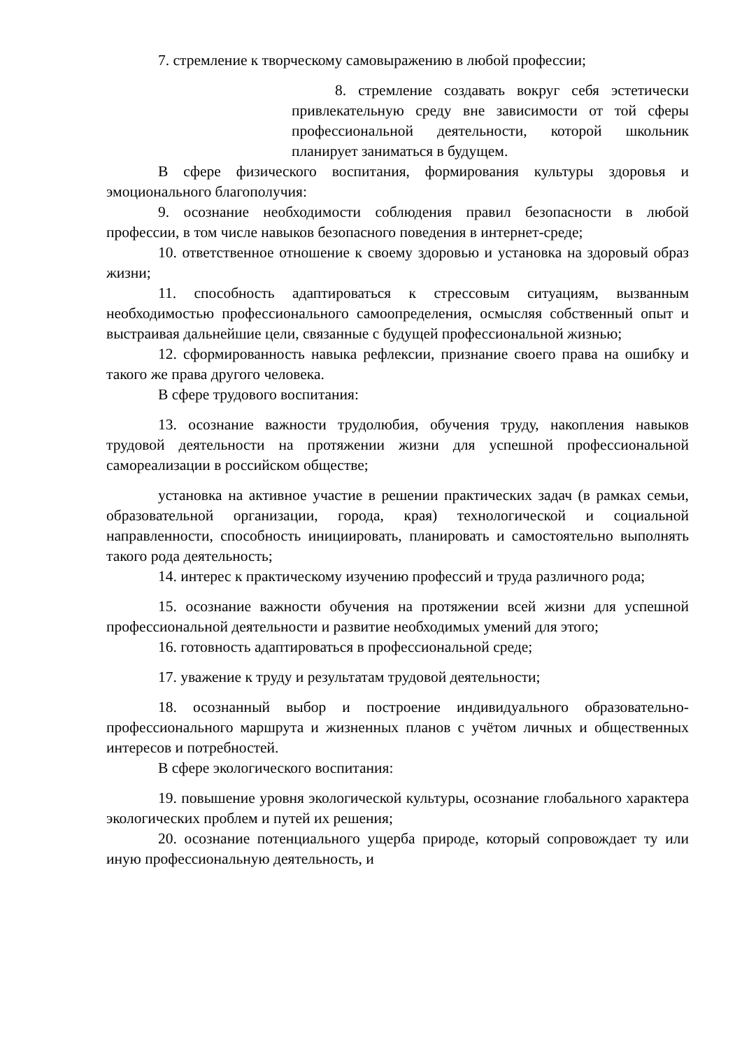7. стремление к творческому самовыражению в любой профессии;
8. стремление создавать вокруг себя эстетически привлекательную среду вне зависимости от той сферы профессиональной деятельности, которой школьник планирует заниматься в будущем.
В сфере физического воспитания, формирования культуры здоровья и эмоционального благополучия:
9. осознание необходимости соблюдения правил безопасности в любой профессии, в том числе навыков безопасного поведения в интернет-среде;
10. ответственное отношение к своему здоровью и установка на здоровый образ жизни;
11. способность адаптироваться к стрессовым ситуациям, вызванным необходимостью профессионального самоопределения, осмысляя собственный опыт и выстраивая дальнейшие цели, связанные с будущей профессиональной жизнью;
12. сформированность навыка рефлексии, признание своего права на ошибку и такого же права другого человека.
В сфере трудового воспитания:
13. осознание важности трудолюбия, обучения труду, накопления навыков трудовой деятельности на протяжении жизни для успешной профессиональной самореализации в российском обществе;
установка на активное участие в решении практических задач (в рамках семьи, образовательной организации, города, края) технологической и социальной направленности, способность инициировать, планировать и самостоятельно выполнять такого рода деятельность;
14. интерес к практическому изучению профессий и труда различного рода;
15. осознание важности обучения на протяжении всей жизни для успешной профессиональной деятельности и развитие необходимых умений для этого;
16. готовность адаптироваться в профессиональной среде;
17. уважение к труду и результатам трудовой деятельности;
18. осознанный выбор и построение индивидуального образовательно- профессионального маршрута и жизненных планов с учётом личных и общественных интересов и потребностей.
В сфере экологического воспитания:
19. повышение уровня экологической культуры, осознание глобального характера экологических проблем и путей их решения;
20. осознание потенциального ущерба природе, который сопровождает ту или иную профессиональную деятельность, и